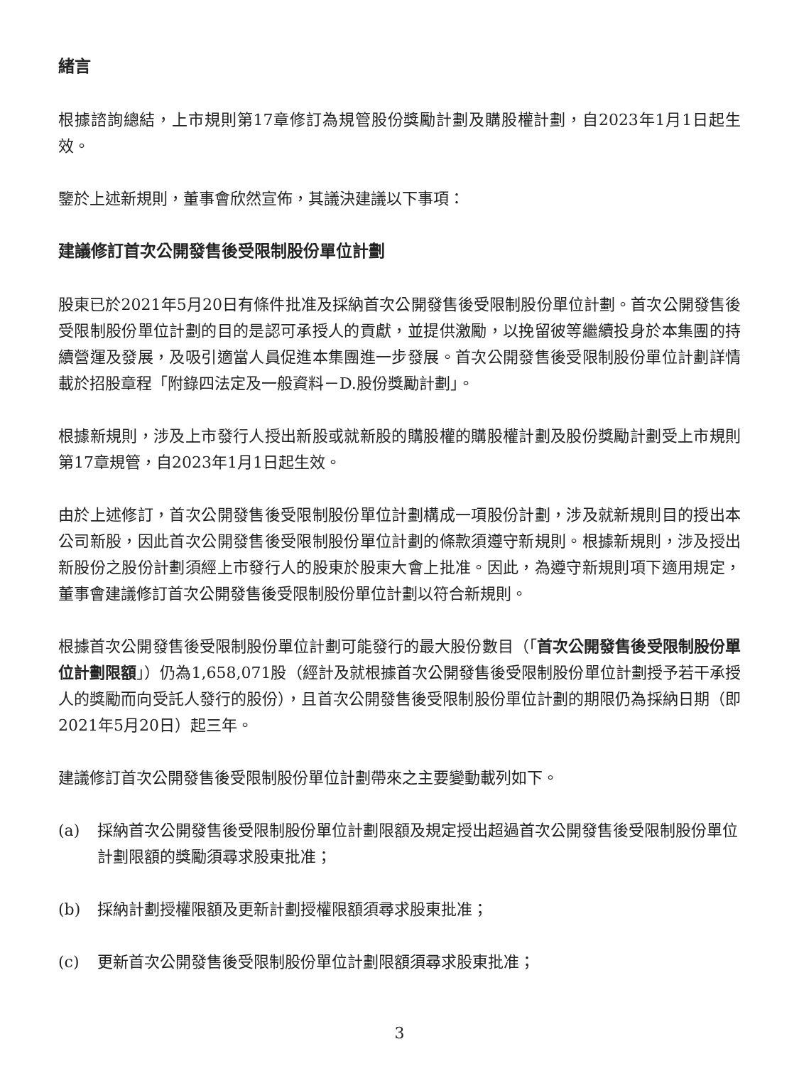緒言
根據諮詢總結，上市規則第17章修訂為規管股份獎勵計劃及購股權計劃，自2023年1月1日起生效。
鑒於上述新規則，董事會欣然宣佈，其議決建議以下事項：
建議修訂首次公開發售後受限制股份單位計劃
股東已於2021年5月20日有條件批准及採納首次公開發售後受限制股份單位計劃。首次公開發售後受限制股份單位計劃的目的是認可承授人的貢獻，並提供激勵，以挽留彼等繼續投身於本集團的持續營運及發展，及吸引適當人員促進本集團進一步發展。首次公開發售後受限制股份單位計劃詳情載於招股章程「附錄四法定及一般資料－D.股份獎勵計劃」。
根據新規則，涉及上市發行人授出新股或就新股的購股權的購股權計劃及股份獎勵計劃受上市規則第17章規管，自2023年1月1日起生效。
由於上述修訂，首次公開發售後受限制股份單位計劃構成一項股份計劃，涉及就新規則目的授出本公司新股，因此首次公開發售後受限制股份單位計劃的條款須遵守新規則。根據新規則，涉及授出新股份之股份計劃須經上市發行人的股東於股東大會上批准。因此，為遵守新規則項下適用規定，董事會建議修訂首次公開發售後受限制股份單位計劃以符合新規則。
根據首次公開發售後受限制股份單位計劃可能發行的最大股份數目（「首次公開發售後受限制股份單位計劃限額」）仍為1,658,071股（經計及就根據首次公開發售後受限制股份單位計劃授予若干承授人的獎勵而向受託人發行的股份），且首次公開發售後受限制股份單位計劃的期限仍為採納日期（即2021年5月20日）起三年。
建議修訂首次公開發售後受限制股份單位計劃帶來之主要變動載列如下。
(a) 採納首次公開發售後受限制股份單位計劃限額及規定授出超過首次公開發售後受限制股份單位計劃限額的獎勵須尋求股東批准；
(b) 採納計劃授權限額及更新計劃授權限額須尋求股東批准；
(c) 更新首次公開發售後受限制股份單位計劃限額須尋求股東批准；
3